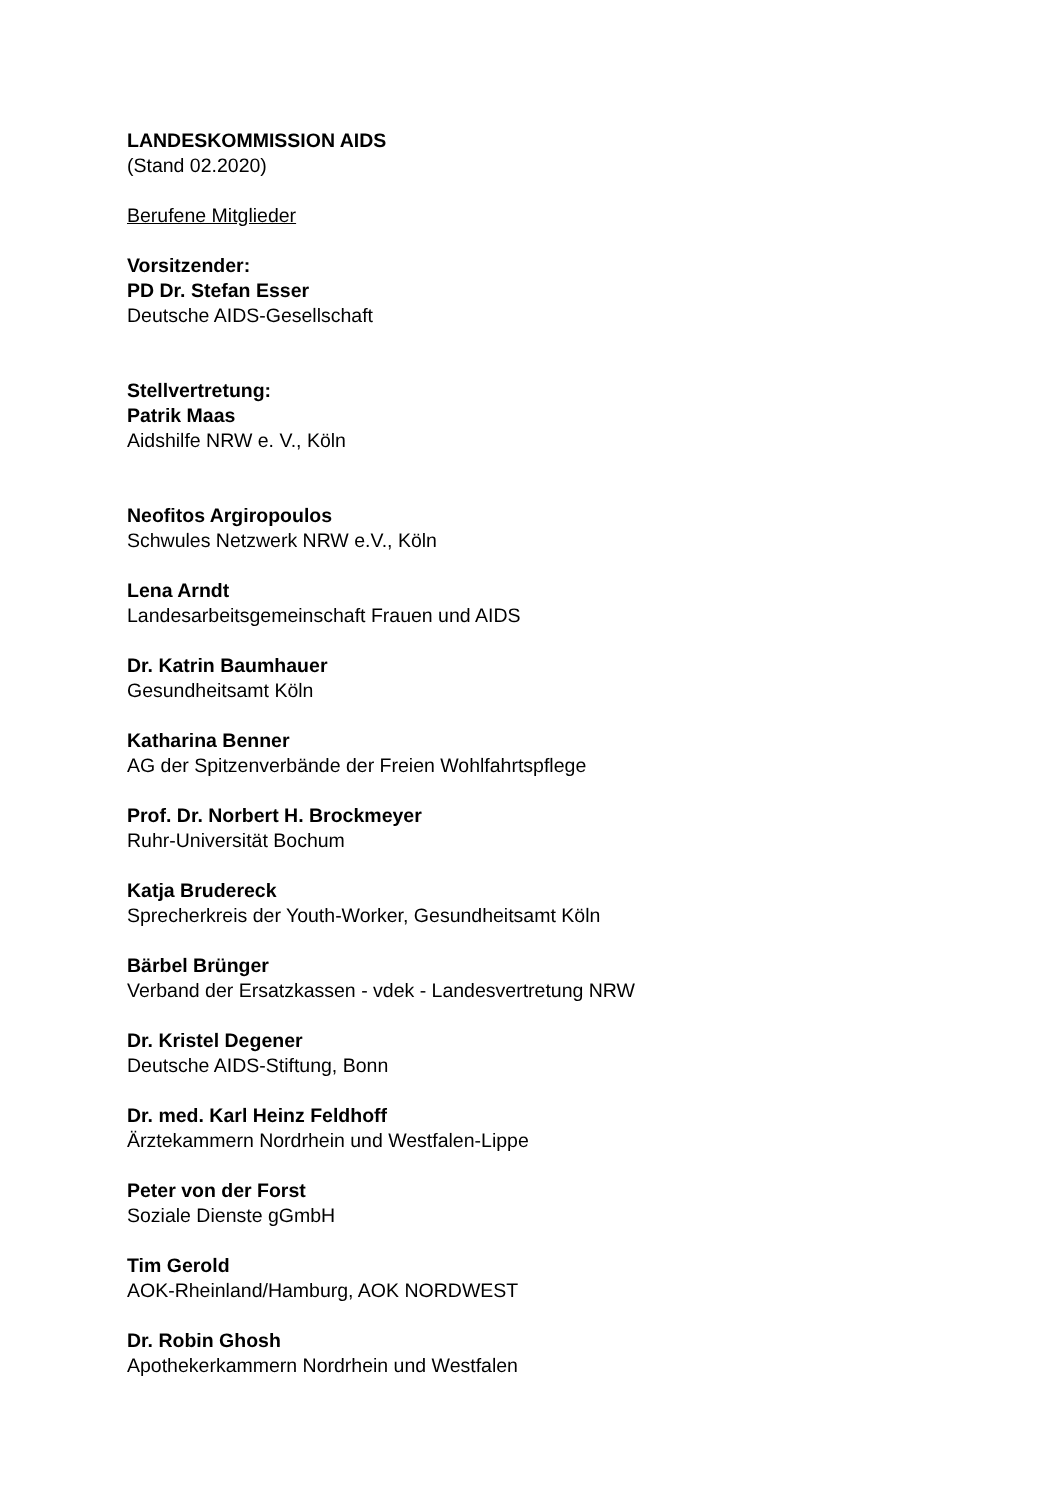LANDESKOMMISSION AIDS
(Stand 02.2020)
Berufene Mitglieder
Vorsitzender:
PD Dr. Stefan Esser
Deutsche AIDS-Gesellschaft
Stellvertretung:
Patrik Maas
Aidshilfe NRW e. V., Köln
Neofitos Argiropoulos
Schwules Netzwerk NRW e.V., Köln
Lena Arndt
Landesarbeitsgemeinschaft Frauen und AIDS
Dr. Katrin Baumhauer
Gesundheitsamt Köln
Katharina Benner
AG der Spitzenverbände der Freien Wohlfahrtspflege
Prof. Dr. Norbert H. Brockmeyer
Ruhr-Universität Bochum
Katja Brudereck
Sprecherkreis der Youth-Worker, Gesundheitsamt Köln
Bärbel Brünger
Verband der Ersatzkassen - vdek - Landesvertretung NRW
Dr. Kristel Degener
Deutsche AIDS-Stiftung, Bonn
Dr. med. Karl Heinz Feldhoff
Ärztekammern Nordrhein und Westfalen-Lippe
Peter von der Forst
Soziale Dienste gGmbH
Tim Gerold
AOK-Rheinland/Hamburg, AOK NORDWEST
Dr. Robin Ghosh
Apothekerkammern Nordrhein und Westfalen